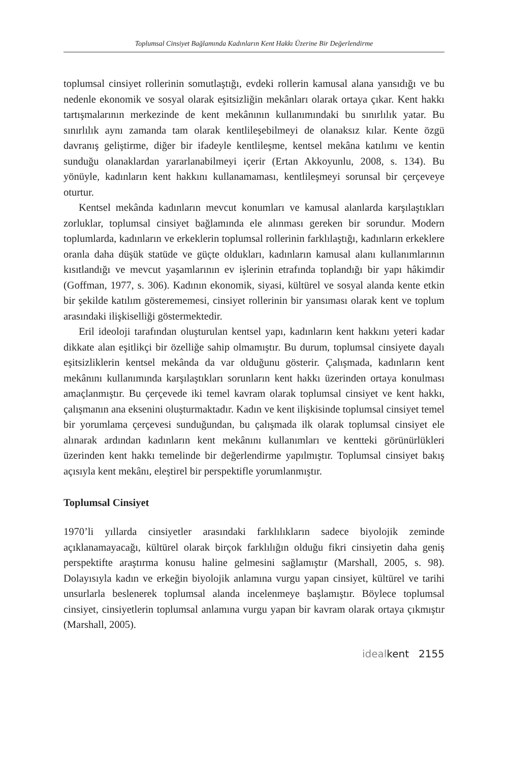Toplumsal Cinsiyet Bağlamında Kadınların Kent Hakkı Üzerine Bir Değerlendirme
toplumsal cinsiyet rollerinin somutlaştığı, evdeki rollerin kamusal alana yansıdığı ve bu nedenle ekonomik ve sosyal olarak eşitsizliğin mekânları olarak ortaya çıkar. Kent hakkı tartışmalarının merkezinde de kent mekânının kullanımındaki bu sınırlılık yatar. Bu sınırlılık aynı zamanda tam olarak kentlileşebilmeyi de olanaksız kılar. Kente özgü davranış geliştirme, diğer bir ifadeyle kentlileşme, kentsel mekâna katılımı ve kentin sunduğu olanaklardan yararlanabilmeyi içerir (Ertan Akkoyunlu, 2008, s. 134). Bu yönüyle, kadınların kent hakkını kullanamaması, kentlileşmeyi sorunsal bir çerçeveye oturtur.
Kentsel mekânda kadınların mevcut konumları ve kamusal alanlarda karşılaştıkları zorluklar, toplumsal cinsiyet bağlamında ele alınması gereken bir sorundur. Modern toplumlarda, kadınların ve erkeklerin toplumsal rollerinin farklılaştığı, kadınların erkeklere oranla daha düşük statüde ve güçte oldukları, kadınların kamusal alanı kullanımlarının kısıtlandığı ve mevcut yaşamlarının ev işlerinin etrafında toplandığı bir yapı hâkimdir (Goffman, 1977, s. 306). Kadının ekonomik, siyasi, kültürel ve sosyal alanda kente etkin bir şekilde katılım gösterememesi, cinsiyet rollerinin bir yansıması olarak kent ve toplum arasındaki ilişkiselliği göstermektedir.
Eril ideoloji tarafından oluşturulan kentsel yapı, kadınların kent hakkını yeteri kadar dikkate alan eşitlikçi bir özelliğe sahip olmamıştır. Bu durum, toplumsal cinsiyete dayalı eşitsizliklerin kentsel mekânda da var olduğunu gösterir. Çalışmada, kadınların kent mekânını kullanımında karşılaştıkları sorunların kent hakkı üzerinden ortaya konulması amaçlanmıştır. Bu çerçevede iki temel kavram olarak toplumsal cinsiyet ve kent hakkı, çalışmanın ana eksenini oluşturmaktadır. Kadın ve kent ilişkisinde toplumsal cinsiyet temel bir yorumlama çerçevesi sunduğundan, bu çalışmada ilk olarak toplumsal cinsiyet ele alınarak ardından kadınların kent mekânını kullanımları ve kentteki görünürlükleri üzerinden kent hakkı temelinde bir değerlendirme yapılmıştır. Toplumsal cinsiyet bakış açısıyla kent mekânı, eleştirel bir perspektifle yorumlanmıştır.
Toplumsal Cinsiyet
1970’li yıllarda cinsiyetler arasındaki farklılıkların sadece biyolojik zeminde açıklanamayacağı, kültürel olarak birçok farklılığın olduğu fikri cinsiyetin daha geniş perspektifte araştırma konusu haline gelmesini sağlamıştır (Marshall, 2005, s. 98). Dolayısıyla kadın ve erkeğin biyolojik anlamına vurgu yapan cinsiyet, kültürel ve tarihi unsurlarla beslenerek toplumsal alanda incelenmeye başlamıştır. Böylece toplumsal cinsiyet, cinsiyetlerin toplumsal anlamına vurgu yapan bir kavram olarak ortaya çıkmıştır (Marshall, 2005).
idealkent 2155